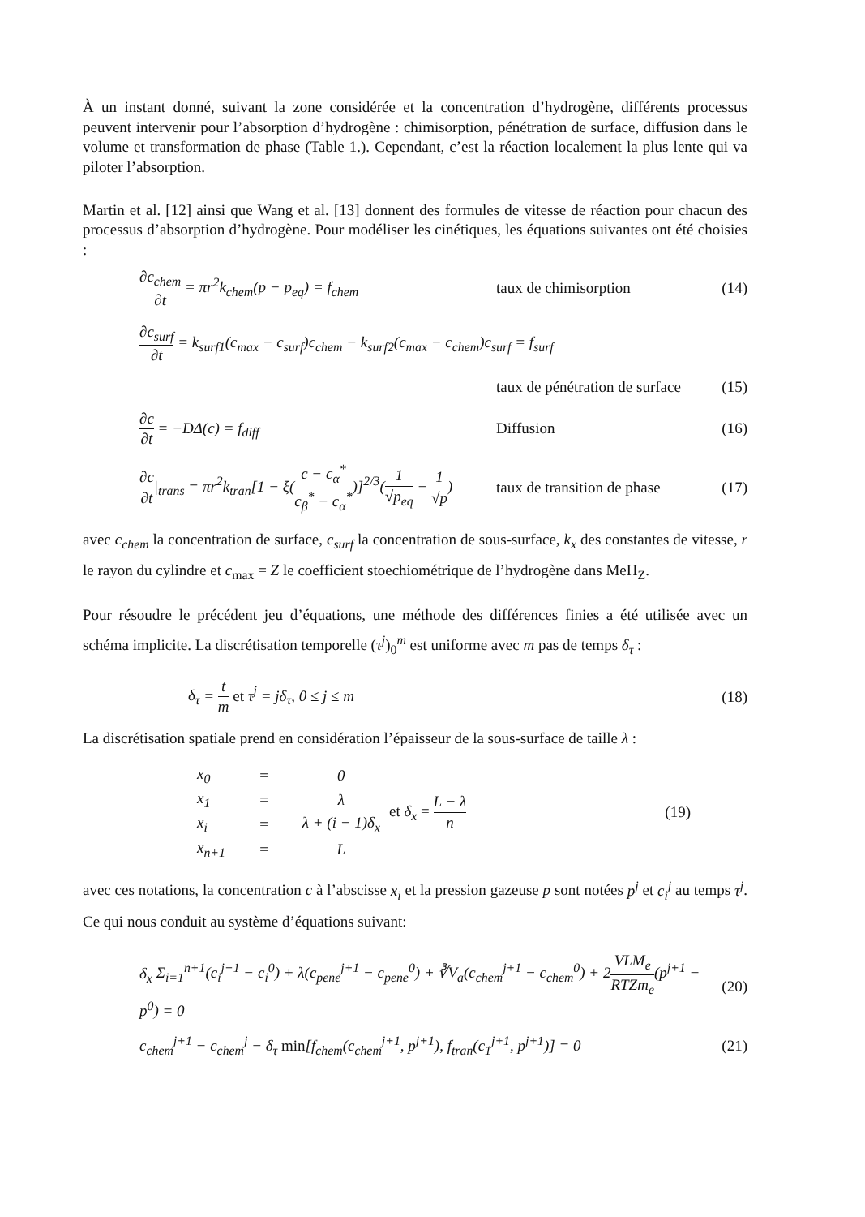À un instant donné, suivant la zone considérée et la concentration d’hydrogène, différents processus peuvent intervenir pour l’absorption d’hydrogène : chimisorption, pénétration de surface, diffusion dans le volume et transformation de phase (Table 1.). Cependant, c’est la réaction localement la plus lente qui va piloter l’absorption.
Martin et al. [12] ainsi que Wang et al. [13] donnent des formules de vitesse de réaction pour chacun des processus d’absorption d’hydrogène. Pour modéliser les cinétiques, les équations suivantes ont été choisies :
∂c<sub>chem</sub> ∂t = πr<sup>2</sup>k<sub>chem</sub>(p − p<sub>eq</sub>) = f<sub>chem</sub>
taux de chimisorption (14)
∂c<sub>surf</sub> ∂t = k<sub>surf1</sub>(c<sub>max</sub> − c<sub>surf</sub>)c<sub>chem</sub> − k<sub>surf2</sub>(c<sub>max</sub> − c<sub>chem</sub>)c<sub>surf</sub> = f<sub>surf</sub>
taux de pénétration de surface (15)
∂c ∂t = −DΔ(c) = f<sub>diff</sub> Diffusion (16)
∂c ∂t|<sub>trans</sub> = πr<sup>2</sup>k<sub>tran</sub>[1 − ξ(c − c<sub>α</sub><sup>*</sup> c<sub>β</sub><sup>*</sup> − c<sub>α</sub><sup>*</sup>)]<sup>2/3</sup>(1 √p<sub>eq</sub> − 1 √p)
taux de transition de phase (17)
avec c<sub>chem</sub> la concentration de surface, c<sub>surf</sub> la concentration de sous-surface, k<sub>x</sub> des constantes de vitesse, r le rayon du cylindre et c<sub>max</sub> = Z le coefficient stoechiométrique de l’hydrogène dans MeH<sub>Z</sub>.
Pour résoudre le précédent jeu d’équations, une méthode des différences finies a été utilisée avec un schéma implicite. La discrétisation temporelle (τ<sup>j</sup>)<sub>0</sub><sup>m</sup> est uniforme avec m pas de temps δ<sub>τ</sub> :
δ<sub>τ</sub> = t m et τ<sup>j</sup> = jδ<sub>τ</sub>, 0 ≤ j ≤ m
(18)
La discrétisation spatiale prend en considération l’épaisseur de la sous-surface de taille λ :
| x<sub>0</sub> | = | 0 |
| x<sub>1</sub> | = | λ |
| x<sub>i</sub> | = | λ + (i − 1)δ<sub>x</sub> |
| x<sub>n+1</sub> | = | L |
et δ<sub>x</sub> = L − λ n (19)
avec ces notations, la concentration c à l’abscisse x<sub>i</sub> et la pression gazeuse p sont notées p<sup>j</sup> et c<sub>i</sub><sup>j</sup> au temps τ<sup>j</sup>. Ce qui nous conduit au système d’équations suivant:
δ<sub>x</sub> Σ<sub>i=1</sub><sup>n+1</sup>(c<sub>i</sub><sup>j+1</sup> − c<sub>i</sub><sup>0</sup>) + λ(c<sub>pene</sub><sup>j+1</sup> − c<sub>pene</sub><sup>0</sup>) + ∛V<sub>a</sub>(c<sub>chem</sub><sup>j+1</sup> − c<sub>chem</sub><sup>0</sup>) + 2VLM<sub>e</sub> RTZm<sub>e</sub>(p<sup>j+1</sup> − p<sup>0</sup>) = 0
(20)
c<sub>chem</sub><sup>j+1</sup> − c<sub>chem</sub><sup>j</sup> − δ<sub>τ</sub> min[f<sub>chem</sub>(c<sub>chem</sub><sup>j+1</sup>, p<sup>j+1</sup>), f<sub>tran</sub>(c<sub>1</sub><sup>j+1</sup>, p<sup>j+1</sup>)] = 0
(21)